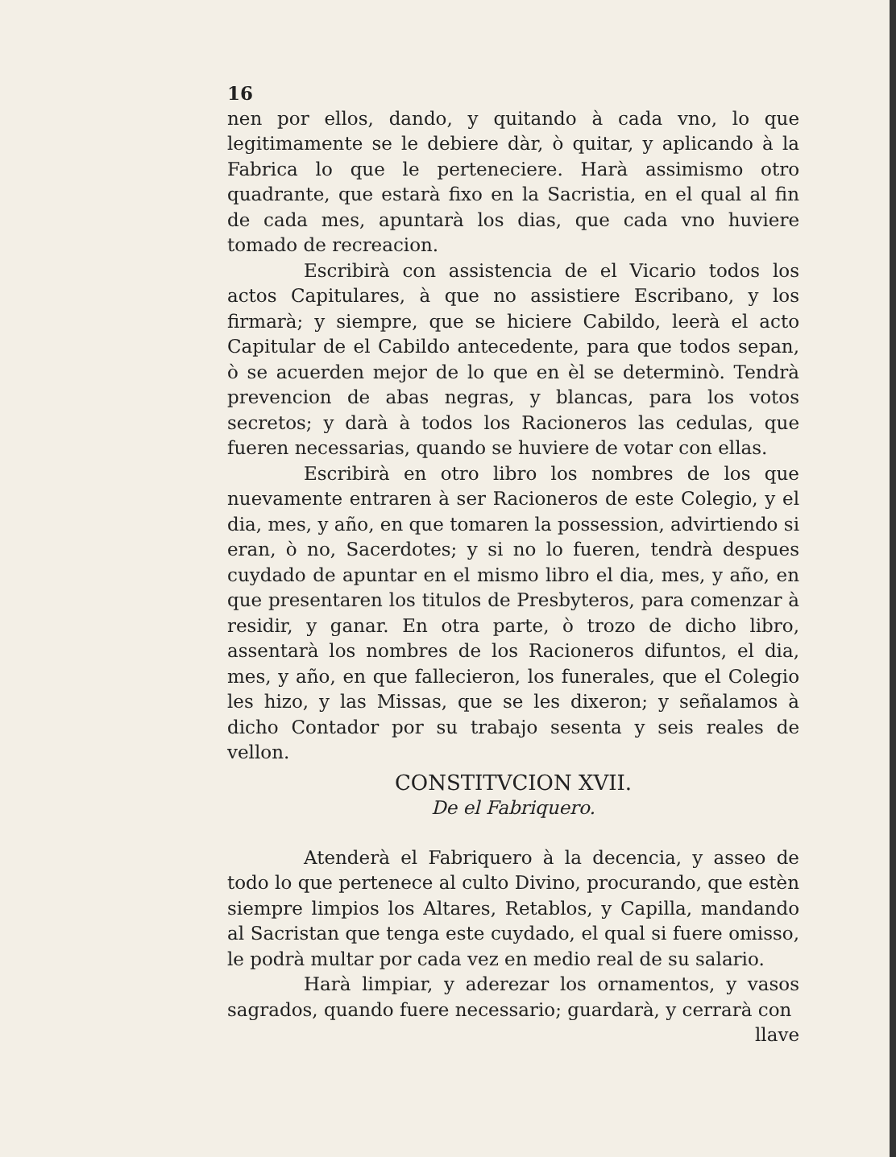16
nen por ellos, dando, y quitando à cada vno, lo que legitimamente se le debiere dàr, ò quitar, y aplicando à la Fabrica lo que le perteneciere. Harà assimismo otro quadrante, que estarà fixo en la Sacristia, en el qual al fin de cada mes, apuntarà los dias, que cada vno huviere tomado de recreacion.
Escribirà con assistencia de el Vicario todos los actos Capitulares, à que no assistiere Escribano, y los firmarà; y siempre, que se hiciere Cabildo, leerà el acto Capitular de el Cabildo antecedente, para que todos sepan, ò se acuerden mejor de lo que en èl se determinò. Tendrà prevencion de abas negras, y blancas, para los votos secretos; y darà à todos los Racioneros las cedulas, que fueren necessarias, quando se huviere de votar con ellas.
Escribirà en otro libro los nombres de los que nuevamente entraren à ser Racioneros de este Colegio, y el dia, mes, y año, en que tomaren la possession, advirtiendo si eran, ò no, Sacerdotes; y si no lo fueren, tendrà despues cuydado de apuntar en el mismo libro el dia, mes, y año, en que presentaren los titulos de Presbyteros, para comenzar à residir, y ganar. En otra parte, ò trozo de dicho libro, assentarà los nombres de los Racioneros difuntos, el dia, mes, y año, en que fallecieron, los funerales, que el Colegio les hizo, y las Missas, que se les dixeron; y señalamos à dicho Contador por su trabajo sesenta y seis reales de vellon.
CONSTITVCION XVII.
De el Fabriquero.
Atenderà el Fabriquero à la decencia, y asseo de todo lo que pertenece al culto Divino, procurando, que estèn siempre limpios los Altares, Retablos, y Capilla, mandando al Sacristan que tenga este cuydado, el qual si fuere omisso, le podrà multar por cada vez en medio real de su salario.
Harà limpiar, y aderezar los ornamentos, y vasos sagrados, quando fuere necessario; guardarà, y cerrarà con
llave